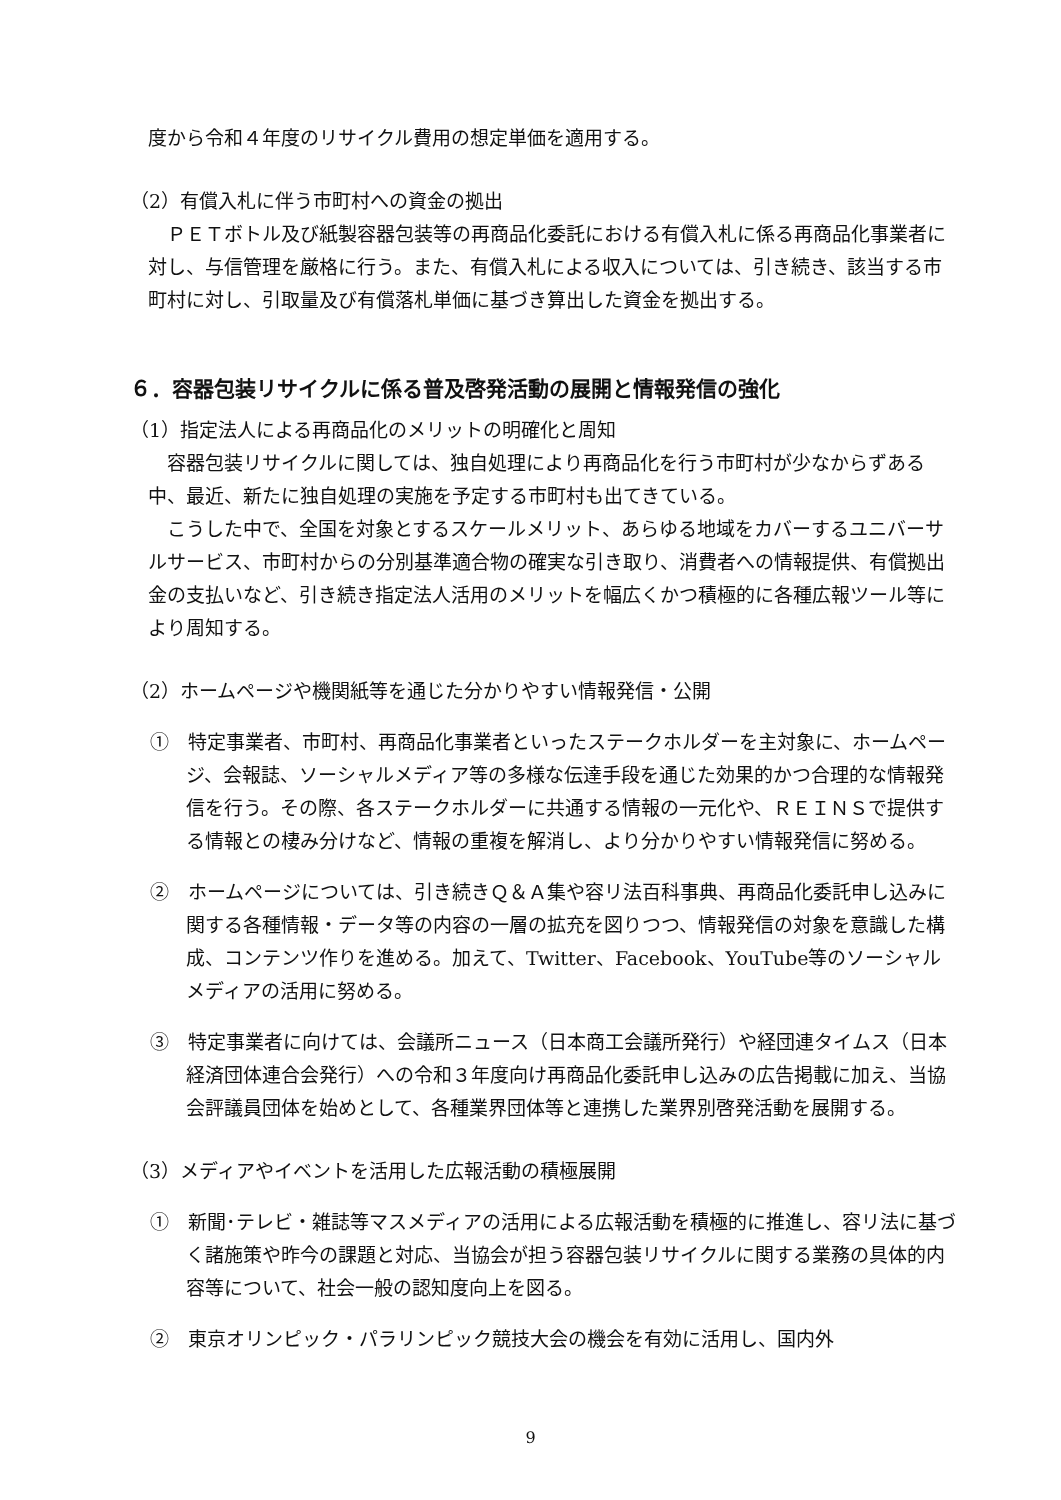度から令和４年度のリサイクル費用の想定単価を適用する。
（2）有償入札に伴う市町村への資金の拠出
　ＰＥＴボトル及び紙製容器包装等の再商品化委託における有償入札に係る再商品化事業者に対し、与信管理を厳格に行う。また、有償入札による収入については、引き続き、該当する市町村に対し、引取量及び有償落札単価に基づき算出した資金を拠出する。
６．容器包装リサイクルに係る普及啓発活動の展開と情報発信の強化
（1）指定法人による再商品化のメリットの明確化と周知
　容器包装リサイクルに関しては、独自処理により再商品化を行う市町村が少なからずある中、最近、新たに独自処理の実施を予定する市町村も出てきている。
　こうした中で、全国を対象とするスケールメリット、あらゆる地域をカバーするユニバーサルサービス、市町村からの分別基準適合物の確実な引き取り、消費者への情報提供、有償拠出金の支払いなど、引き続き指定法人活用のメリットを幅広くかつ積極的に各種広報ツール等により周知する。
（2）ホームページや機関紙等を通じた分かりやすい情報発信・公開
①　特定事業者、市町村、再商品化事業者といったステークホルダーを主対象に、ホームページ、会報誌、ソーシャルメディア等の多様な伝達手段を通じた効果的かつ合理的な情報発信を行う。その際、各ステークホルダーに共通する情報の一元化や、ＲＥＩＮＳで提供する情報との棲み分けなど、情報の重複を解消し、より分かりやすい情報発信に努める。
②　ホームページについては、引き続きＱ＆Ａ集や容リ法百科事典、再商品化委託申し込みに関する各種情報・データ等の内容の一層の拡充を図りつつ、情報発信の対象を意識した構成、コンテンツ作りを進める。加えて、Twitter、Facebook、YouTube等のソーシャルメディアの活用に努める。
③　特定事業者に向けては、会議所ニュース（日本商工会議所発行）や経団連タイムス（日本経済団体連合会発行）への令和３年度向け再商品化委託申し込みの広告掲載に加え、当協会評議員団体を始めとして、各種業界団体等と連携した業界別啓発活動を展開する。
（3）メディアやイベントを活用した広報活動の積極展開
①　新聞･テレビ・雑誌等マスメディアの活用による広報活動を積極的に推進し、容リ法に基づく諸施策や昨今の課題と対応、当協会が担う容器包装リサイクルに関する業務の具体的内容等について、社会一般の認知度向上を図る。
②　東京オリンピック・パラリンピック競技大会の機会を有効に活用し、国内外
9